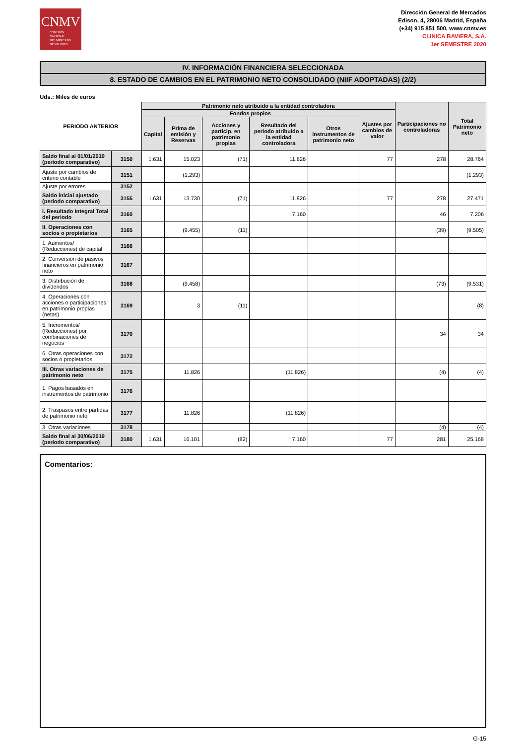CNMV
COMISIÓN
NACIONAL
DEL MERCADO
DE VALORES
Dirección General de Mercados
Edison, 4, 28006 Madrid, España
(+34) 915 851 500, www.cnmv.es
CLINICA BAVIERA, S.A.
1er SEMESTRE 2020
IV. INFORMACIÓN FINANCIERA SELECCIONADA
8. ESTADO DE CAMBIOS EN EL PATRIMONIO NETO CONSOLIDADO (NIIF ADOPTADAS) (2/2)
Uds.: Miles de euros
| PERIODO ANTERIOR | | Patrimonio neto atribuido a la entidad controladora | | | | | | Participaciones no controladoras | Total Patrimonio neto |
| --- | --- | --- | --- | --- | --- | --- | --- | --- | --- |
| | | Fondos propios | | | | | Ajustes por cambios de valor | | |
| | | Capital | Prima de emisión y Reservas | Acciones y particip. en patrimonio propias | Resultado del periodo atribuido a la entidad controladora | Otros instrumentos de patrimonio neto | | | |
| Saldo final al 01/01/2019 (periodo comparativo) | 3150 | 1.631 | 15.023 | (71) | 11.826 | | 77 | 278 | 28.764 |
| Ajuste por cambios de criterio contable | 3151 | | (1.293) | | | | | | (1.293) |
| Ajuste por errores | 3152 | | | | | | | | |
| Saldo inicial ajustado (periodo comparativo) | 3155 | 1.631 | 13.730 | (71) | 11.826 | | 77 | 278 | 27.471 |
| I. Resultado Integral Total del periodo | 3160 | | | | 7.160 | | | 46 | 7.206 |
| II. Operaciones con socios o propietarios | 3165 | | (9.455) | (11) | | | | (39) | (9.505) |
| 1. Aumentos/ (Reducciones) de capital | 3166 | | | | | | | | |
| 2. Conversión de pasivos financieros en patrimonio neto | 3167 | | | | | | | | |
| 3. Distribución de dividendos | 3168 | | (9.458) | | | | | (73) | (9.531) |
| 4. Operaciones con acciones o participaciones en patrimonio propias (netas) | 3169 | | 3 | (11) | | | | | (8) |
| 5. Incrementos/ (Reducciones) por combinaciones de negocios | 3170 | | | | | | | 34 | 34 |
| 6. Otras operaciones con socios o propietarios | 3172 | | | | | | | | |
| III. Otras variaciones de patrimonio neto | 3175 | | 11.826 | | (11.826) | | | (4) | (4) |
| 1. Pagos basados en instrumentos de patrimonio | 3176 | | | | | | | | |
| 2. Traspasos entre partidas de patrimonio neto | 3177 | | 11.826 | | (11.826) | | | | |
| 3. Otras variaciones | 3178 | | | | | | | (4) | (4) |
| Saldo final al 30/06/2019 (periodo comparativo) | 3180 | 1.631 | 16.101 | (82) | 7.160 | | 77 | 281 | 25.168 |
Comentarios:
G-15